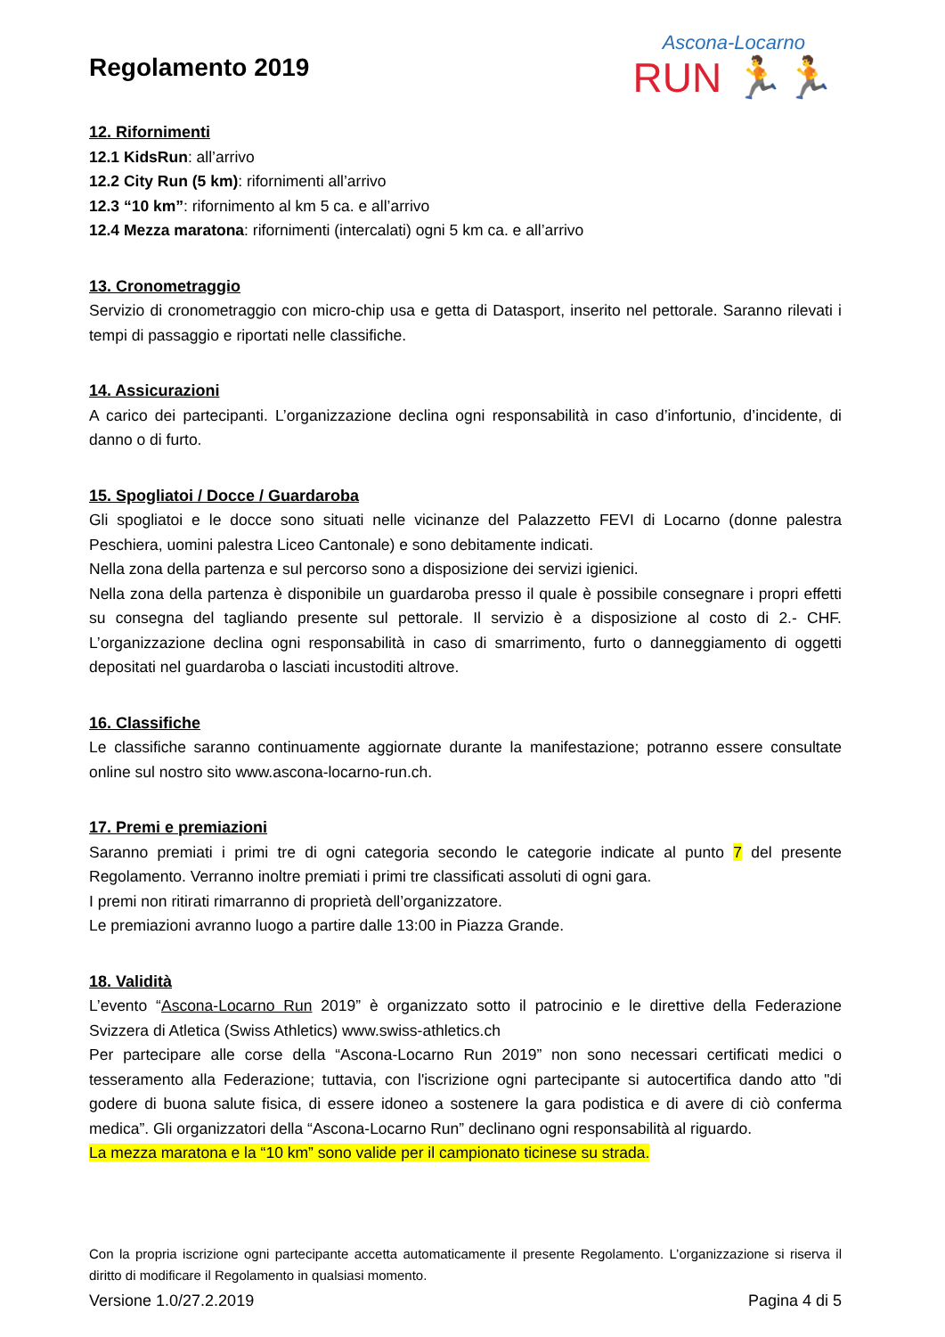Regolamento 2019
Ascona-Locarno
RUN 🏃🏃
12. Rifornimenti
12.1 KidsRun: all’arrivo
12.2 City Run (5 km): rifornimenti all’arrivo
12.3 “10 km”: rifornimento al km 5 ca. e all’arrivo
12.4 Mezza maratona: rifornimenti (intercalati) ogni 5 km ca. e all’arrivo
13. Cronometraggio
Servizio di cronometraggio con micro-chip usa e getta di Datasport, inserito nel pettorale. Saranno rilevati i tempi di passaggio e riportati nelle classifiche.
14. Assicurazioni
A carico dei partecipanti. L’organizzazione declina ogni responsabilità in caso d’infortunio, d’incidente, di danno o di furto.
15. Spogliatoi / Docce / Guardaroba
Gli spogliatoi e le docce sono situati nelle vicinanze del Palazzetto FEVI di Locarno (donne palestra Peschiera, uomini palestra Liceo Cantonale) e sono debitamente indicati.
Nella zona della partenza e sul percorso sono a disposizione dei servizi igienici.
Nella zona della partenza è disponibile un guardaroba presso il quale è possibile consegnare i propri effetti su consegna del tagliando presente sul pettorale. Il servizio è a disposizione al costo di 2.- CHF. L’organizzazione declina ogni responsabilità in caso di smarrimento, furto o danneggiamento di oggetti depositati nel guardaroba o lasciati incustoditi altrove.
16. Classifiche
Le classifiche saranno continuamente aggiornate durante la manifestazione; potranno essere consultate online sul nostro sito www.ascona-locarno-run.ch.
17. Premi e premiazioni
Saranno premiati i primi tre di ogni categoria secondo le categorie indicate al punto 7 del presente Regolamento. Verranno inoltre premiati i primi tre classificati assoluti di ogni gara.
I premi non ritirati rimarranno di proprietà dell’organizzatore.
Le premiazioni avranno luogo a partire dalle 13:00 in Piazza Grande.
18. Validità
L’evento “Ascona-Locarno Run 2019” è organizzato sotto il patrocinio e le direttive della Federazione Svizzera di Atletica (Swiss Athletics) www.swiss-athletics.ch
Per partecipare alle corse della “Ascona-Locarno Run 2019” non sono necessari certificati medici o tesseramento alla Federazione; tuttavia, con l'iscrizione ogni partecipante si autocertifica dando atto "di godere di buona salute fisica, di essere idoneo a sostenere la gara podistica e di avere di ciò conferma medica”. Gli organizzatori della “Ascona-Locarno Run” declinano ogni responsabilità al riguardo.
La mezza maratona e la “10 km” sono valide per il campionato ticinese su strada.
Con la propria iscrizione ogni partecipante accetta automaticamente il presente Regolamento. L’organizzazione si riserva il diritto di modificare il Regolamento in qualsiasi momento.
Versione 1.0/27.2.2019 Pagina 4 di 5